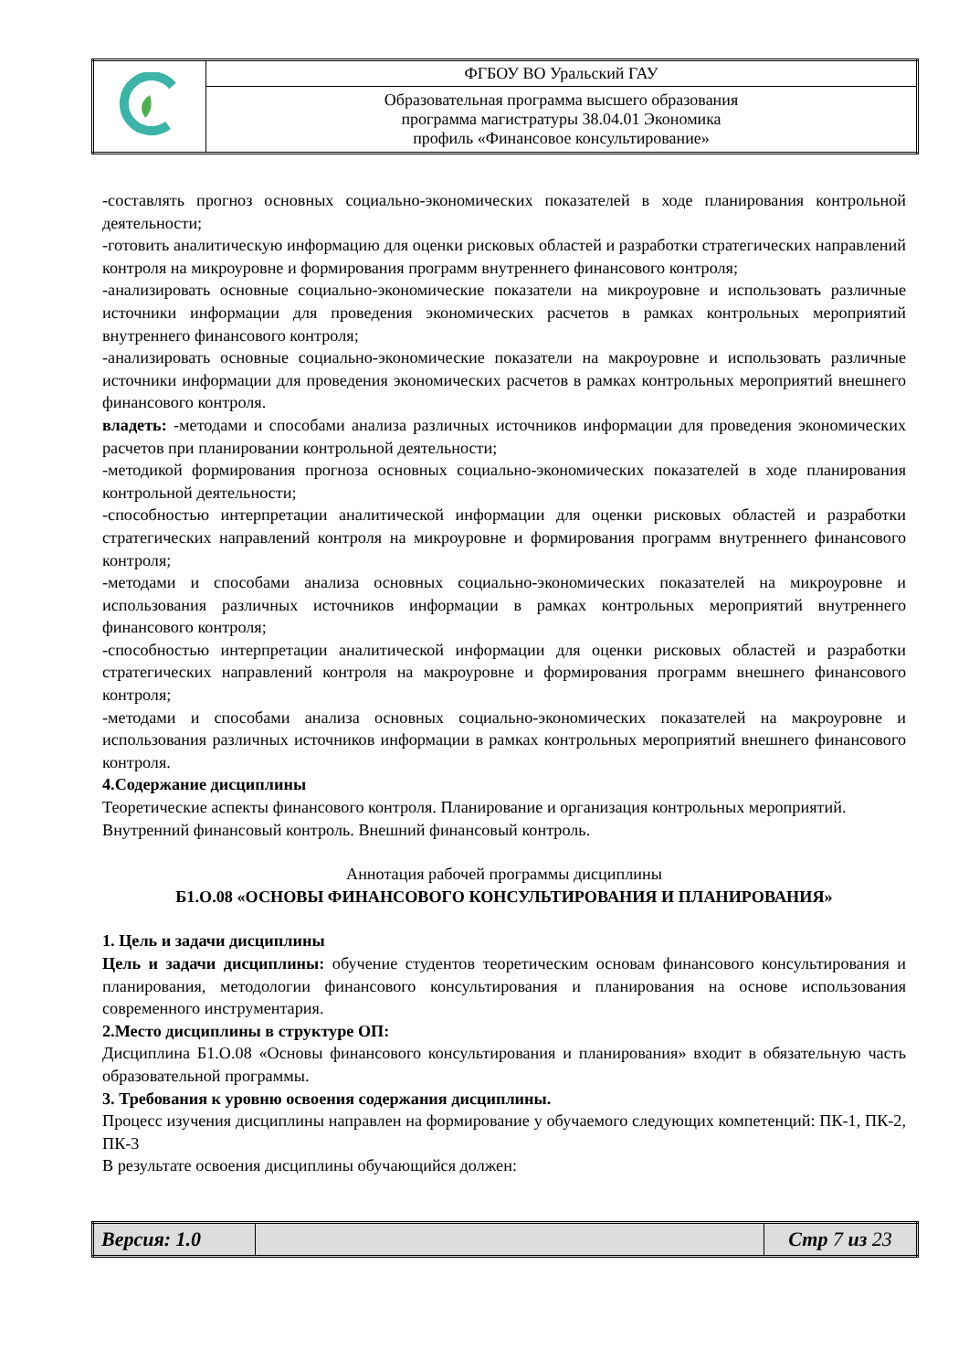| | ФГБОУ ВО Уральский ГАУ |
| | Образовательная программа высшего образования программа магистратуры 38.04.01 Экономика профиль «Финансовое консультирование» |
-составлять прогноз основных социально-экономических показателей в ходе планирования контрольной деятельности;
-готовить аналитическую информацию для оценки рисковых областей и разработки стратегических направлений контроля на микроуровне и формирования программ внутреннего финансового контроля;
-анализировать основные социально-экономические показатели на микроуровне и использовать различные источники информации для проведения экономических расчетов в рамках контрольных мероприятий внутреннего финансового контроля;
-анализировать основные социально-экономические показатели на макроуровне и использовать различные источники информации для проведения экономических расчетов в рамках контрольных мероприятий внешнего финансового контроля.
владеть: -методами и способами анализа различных источников информации для проведения экономических расчетов при планировании контрольной деятельности;
-методикой формирования прогноза основных социально-экономических показателей в ходе планирования контрольной деятельности;
-способностью интерпретации аналитической информации для оценки рисковых областей и разработки стратегических направлений контроля на микроуровне и формирования программ внутреннего финансового контроля;
-методами и способами анализа основных социально-экономических показателей на микроуровне и использования различных источников информации в рамках контрольных мероприятий внутреннего финансового контроля;
-способностью интерпретации аналитической информации для оценки рисковых областей и разработки стратегических направлений контроля на макроуровне и формирования программ внешнего финансового контроля;
-методами и способами анализа основных социально-экономических показателей на макроуровне и использования различных источников информации в рамках контрольных мероприятий внешнего финансового контроля.
4.Содержание дисциплины
Теоретические аспекты финансового контроля. Планирование и организация контрольных мероприятий. Внутренний финансовый контроль. Внешний финансовый контроль.
Аннотация рабочей программы дисциплины
Б1.О.08 «ОСНОВЫ ФИНАНСОВОГО КОНСУЛЬТИРОВАНИЯ И ПЛАНИРОВАНИЯ»
1. Цель и задачи дисциплины
Цель и задачи дисциплины: обучение студентов теоретическим основам финансового консультирования и планирования, методологии финансового консультирования и планирования на основе использования современного инструментария.
2.Место дисциплины в структуре ОП:
Дисциплина Б1.О.08 «Основы финансового консультирования и планирования» входит в обязательную часть образовательной программы.
3. Требования к уровню освоения содержания дисциплины.
Процесс изучения дисциплины направлен на формирование у обучаемого следующих компетенций: ПК-1, ПК-2, ПК-3
В результате освоения дисциплины обучающийся должен:
| Версия: 1.0 | | Стр 7 из 23 |